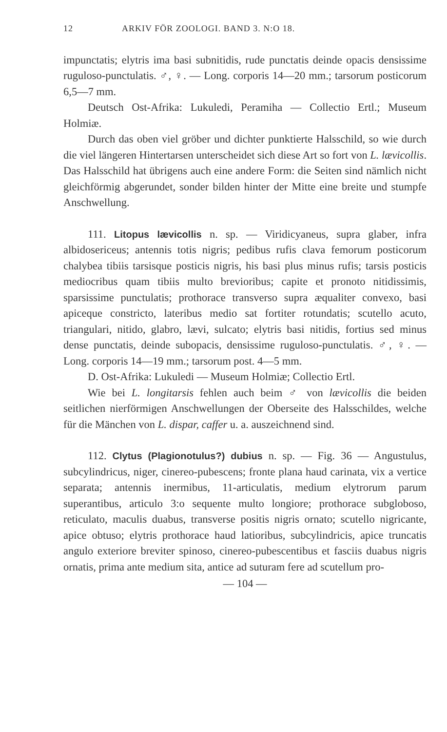12 ARKIV FÖR ZOOLOGI. BAND 3. N:O 18.
impunctatis; elytris ima basi subnitidis, rude punctatis deinde opacis densissime ruguloso-punctulatis. ♂, ♀. — Long. corporis 14—20 mm.; tarsorum posticorum 6,5—7 mm.
Deutsch Ost-Afrika: Lukuledi, Peramiha — Collectio Ertl.; Museum Holmiæ.
Durch das oben viel gröber und dichter punktierte Halsschild, so wie durch die viel längeren Hintertarsen unterscheidet sich diese Art so fort von L. lævicollis. Das Halsschild hat übrigens auch eine andere Form: die Seiten sind nämlich nicht gleichförmig abgerundet, sonder bilden hinter der Mitte eine breite und stumpfe Anschwellung.
111. Litopus lævicollis n. sp. — Viridicyaneus, supra glaber, infra albidosericeus; antennis totis nigris; pedibus rufis clava femorum posticorum chalybea tibiis tarsisque posticis nigris, his basi plus minus rufis; tarsis posticis mediocribus quam tibiis multo brevioribus; capite et pronoto nitidissimis, sparsissime punctulatis; prothorace transverso supra æqualiter convexo, basi apiceque constricto, lateribus medio sat fortiter rotundatis; scutello acuto, triangulari, nitido, glabro, lævi, sulcato; elytris basi nitidis, fortius sed minus dense punctatis, deinde subopacis, densissime ruguloso-punctulatis. ♂, ♀. — Long. corporis 14—19 mm.; tarsorum post. 4—5 mm.
D. Ost-Afrika: Lukuledi — Museum Holmiæ; Collectio Ertl.
Wie bei L. longitarsis fehlen auch beim ♂ von lævicollis die beiden seitlichen nierförmigen Anschwellungen der Oberseite des Halsschildes, welche für die Mänchen von L. dispar, caffer u. a. auszeichnend sind.
112. Clytus (Plagionotulus?) dubius n. sp. — Fig. 36 — Angustulus, subcylindricus, niger, cinereo-pubescens; fronte plana haud carinata, vix a vertice separata; antennis inermibus, 11-articulatis, medium elytrorum parum superantibus, articulo 3:o sequente multo longiore; prothorace subgloboso, reticulato, maculis duabus, transverse positis nigris ornato; scutello nigricante, apice obtuso; elytris prothorace haud latioribus, subcylindricis, apice truncatis angulo exteriore breviter spinoso, cinereo-pubescentibus et fasciis duabus nigris ornatis, prima ante medium sita, antice ad suturam fere ad scutellum pro-
— 104 —